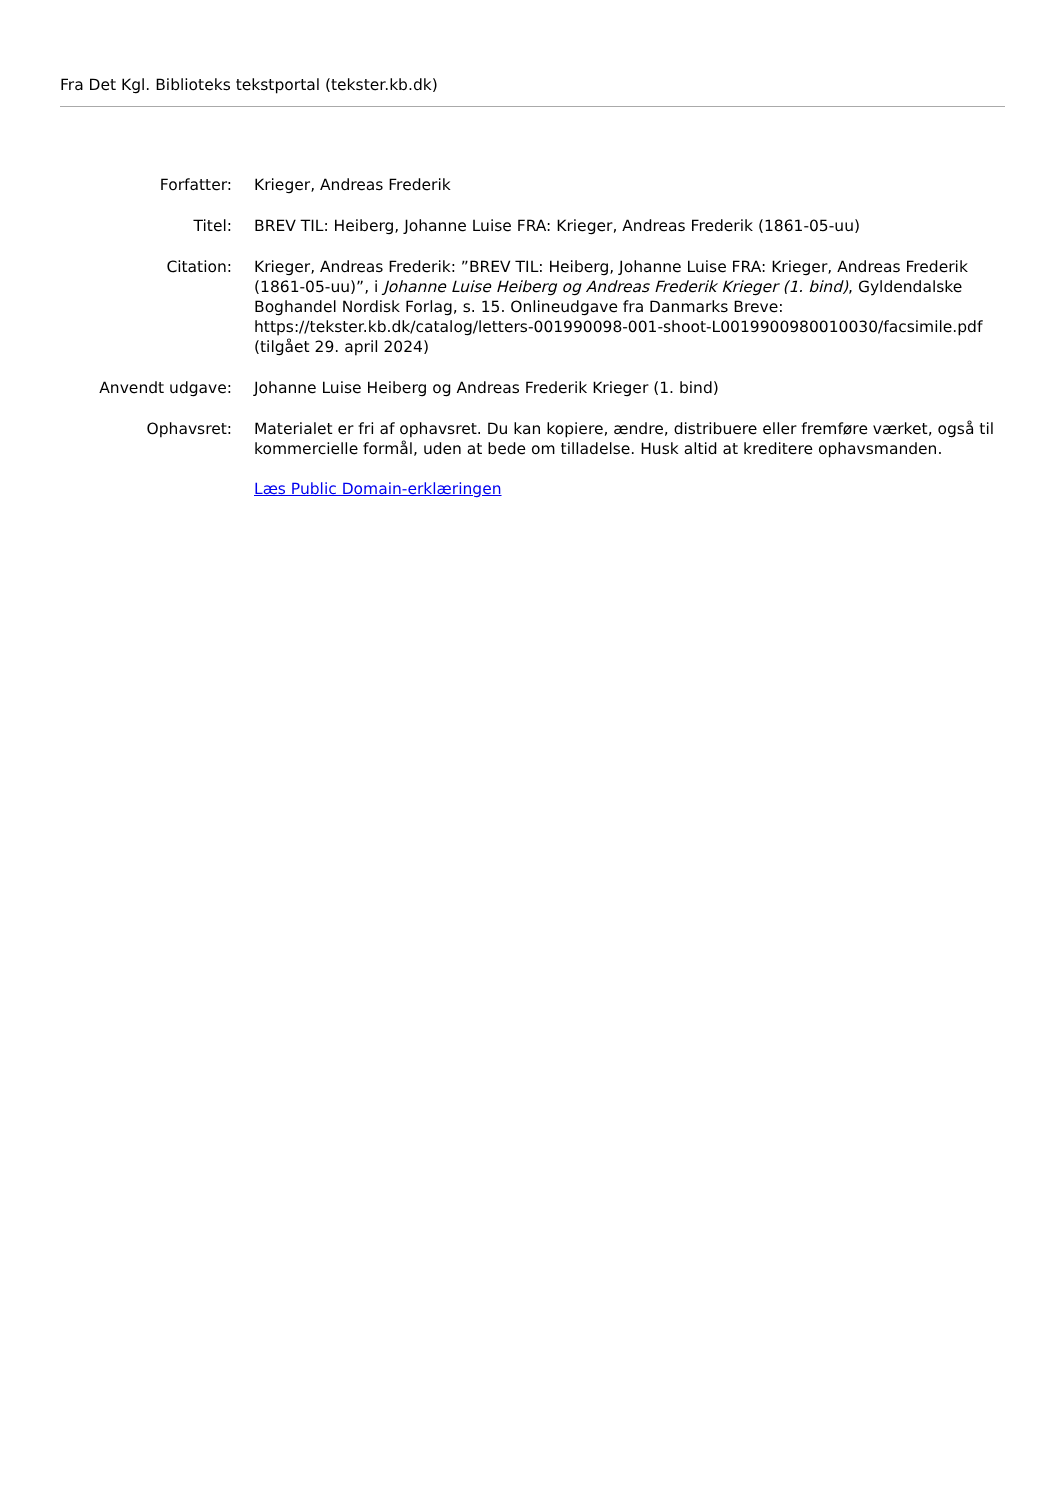Fra Det Kgl. Biblioteks tekstportal (tekster.kb.dk)
| Forfatter: | Krieger, Andreas Frederik |
| Titel: | BREV TIL: Heiberg, Johanne Luise FRA: Krieger, Andreas Frederik (1861-05-uu) |
| Citation: | Krieger, Andreas Frederik: ”BREV TIL: Heiberg, Johanne Luise FRA: Krieger, Andreas Frederik (1861-05-uu)”, i Johanne Luise Heiberg og Andreas Frederik Krieger (1. bind) , Gyldendalske Boghandel Nordisk Forlag, s. 15. Onlineudgave fra Danmarks Breve: https://tekster.kb.dk/catalog/letters-001990098-001-shoot-L0019900980010030/facsimile.pdf (tilgået 29. april 2024) |
| Anvendt udgave: | Johanne Luise Heiberg og Andreas Frederik Krieger (1. bind) |
| Ophavsret: | Materialet er fri af ophavsret. Du kan kopiere, ændre, distribuere eller fremføre værket, også til kommercielle formål, uden at bede om tilladelse. Husk altid at kreditere ophavsmanden. Læs Public Domain-erklæringen |